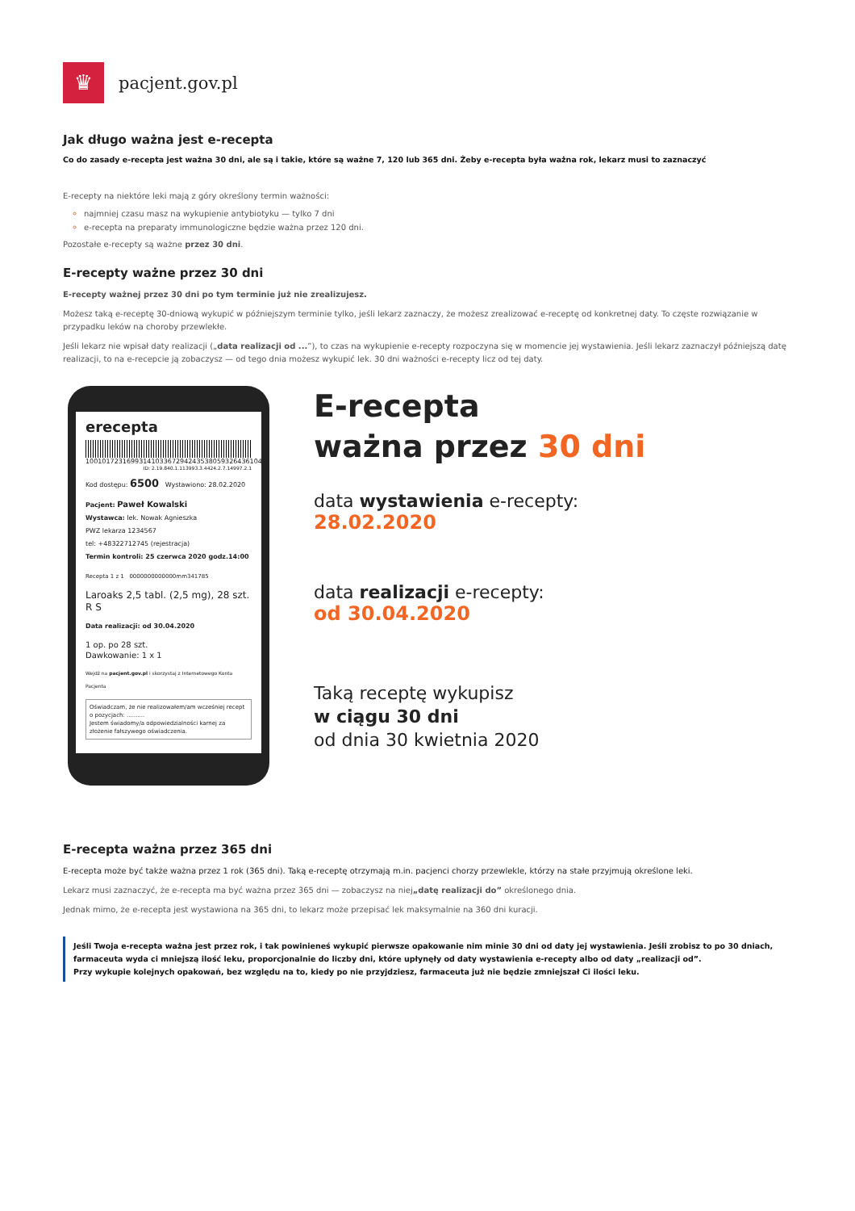♛
pacjent.gov.pl
Jak długo ważna jest e-recepta
Co do zasady e-recepta jest ważna 30 dni, ale są i takie, które są ważne 7, 120 lub 365 dni. Żeby e-recepta była ważna rok, lekarz musi to zaznaczyć
E-recepty na niektóre leki mają z góry określony termin ważności:
najmniej czasu masz na wykupienie antybiotyku — tylko 7 dni
e-recepta na preparaty immunologiczne będzie ważna przez 120 dni.
Pozostałe e-recepty są ważne przez 30 dni.
E-recepty ważne przez 30 dni
E-recepty ważnej przez 30 dni po tym terminie już nie zrealizujesz.
Możesz taką e-receptę 30-dniową wykupić w późniejszym terminie tylko, jeśli lekarz zaznaczy, że możesz zrealizować e-receptę od konkretnej daty. To częste rozwiązanie w przypadku leków na choroby przewlekłe.
Jeśli lekarz nie wpisał daty realizacji („data realizacji od ...”), to czas na wykupienie e-recepty rozpoczyna się w momencie jej wystawienia. Jeśli lekarz zaznaczył późniejszą datę realizacji, to na e-recepcie ją zobaczysz — od tego dnia możesz wykupić lek. 30 dni ważności e-recepty licz od tej daty.
erecepta
10010172316993141033672942435380593264361040
ID: 2.19.840.1.113993.3.4424.2.7.14997.2.1
Kod dostępu: 6500 Wystawiono: 28.02.2020
Pacjent: Paweł Kowalski
Wystawca: lek. Nowak Agnieszka
PWZ lekarza 1234567
tel: +48322712745 (rejestracja)
Termin kontroli: 25 czerwca 2020 godz.14:00
Recepta 1 z 1 0000000000000mm341785
Laroaks 2,5 tabl. (2,5 mg), 28 szt. R S
Data realizacji: od 30.04.2020
1 op. po 28 szt.
Dawkowanie: 1 x 1
Wejdź na pacjent.gov.pl i skorzystaj z Internetowego Konta Pacjenta
Oświadczam, że nie realizowałem/am wcześniej recept o pozycjach: ..........
Jestem świadomy/a odpowiedzialności karnej za złożenie fałszywego oświadczenia.
E-recepta
ważna przez 30 dni
data wystawienia e-recepty:
28.02.2020
data realizacji e-recepty:
od 30.04.2020
Taką receptę wykupisz
w ciągu 30 dni
od dnia 30 kwietnia 2020
E-recepta ważna przez 365 dni
E-recepta może być także ważna przez 1 rok (365 dni). Taką e-receptę otrzymają m.in. pacjenci chorzy przewlekle, którzy na stałe przyjmują określone leki.
Lekarz musi zaznaczyć, że e-recepta ma być ważna przez 365 dni — zobaczysz na niej„datę realizacji do” określonego dnia.
Jednak mimo, że e-recepta jest wystawiona na 365 dni, to lekarz może przepisać lek maksymalnie na 360 dni kuracji.
Jeśli Twoja e-recepta ważna jest przez rok, i tak powinieneś wykupić pierwsze opakowanie nim minie 30 dni od daty jej wystawienia. Jeśli zrobisz to po 30 dniach, farmaceuta wyda ci mniejszą ilość leku, proporcjonalnie do liczby dni, które upłynęły od daty wystawienia e-recepty albo od daty „realizacji od”.
Przy wykupie kolejnych opakowań, bez względu na to, kiedy po nie przyjdziesz, farmaceuta już nie będzie zmniejszał Ci ilości leku.